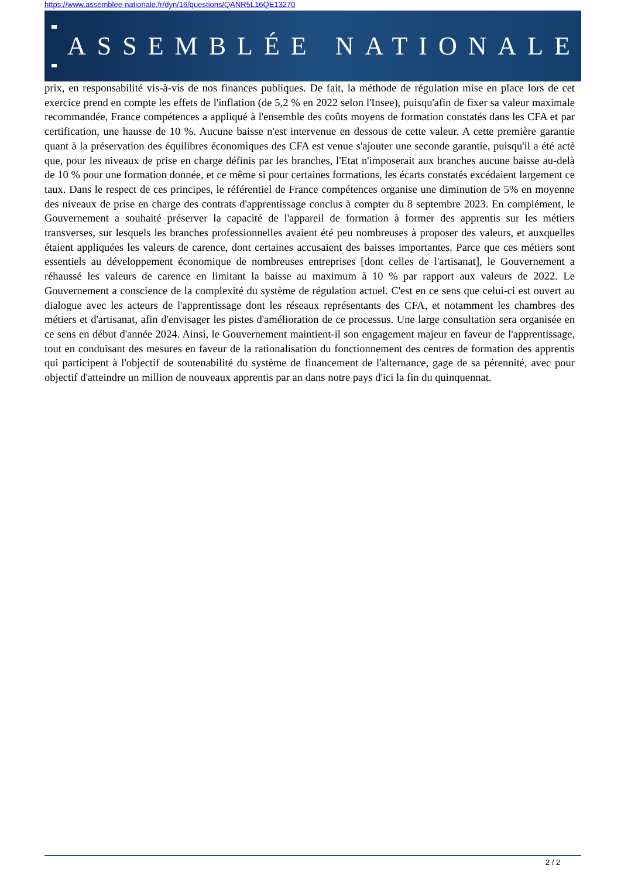https://www.assemblee-nationale.fr/dyn/16/questions/QANR5L16QE13270
ASSEMBLÉE NATIONALE
prix, en responsabilité vis-à-vis de nos finances publiques. De fait, la méthode de régulation mise en place lors de cet exercice prend en compte les effets de l'inflation (de 5,2 % en 2022 selon l'Insee), puisqu'afin de fixer sa valeur maximale recommandée, France compétences a appliqué à l'ensemble des coûts moyens de formation constatés dans les CFA et par certification, une hausse de 10 %. Aucune baisse n'est intervenue en dessous de cette valeur. A cette première garantie quant à la préservation des équilibres économiques des CFA est venue s'ajouter une seconde garantie, puisqu'il a été acté que, pour les niveaux de prise en charge définis par les branches, l'Etat n'imposerait aux branches aucune baisse au-delà de 10 % pour une formation donnée, et ce même si pour certaines formations, les écarts constatés excédaient largement ce taux. Dans le respect de ces principes, le référentiel de France compétences organise une diminution de 5% en moyenne des niveaux de prise en charge des contrats d'apprentissage conclus à compter du 8 septembre 2023. En complément, le Gouvernement a souhaité préserver la capacité de l'appareil de formation à former des apprentis sur les métiers transverses, sur lesquels les branches professionnelles avaient été peu nombreuses à proposer des valeurs, et auxquelles étaient appliquées les valeurs de carence, dont certaines accusaient des baisses importantes. Parce que ces métiers sont essentiels au développement économique de nombreuses entreprises [dont celles de l'artisanat], le Gouvernement a réhaussé les valeurs de carence en limitant la baisse au maximum à 10 % par rapport aux valeurs de 2022. Le Gouvernement a conscience de la complexité du système de régulation actuel. C'est en ce sens que celui-ci est ouvert au dialogue avec les acteurs de l'apprentissage dont les réseaux représentants des CFA, et notamment les chambres des métiers et d'artisanat, afin d'envisager les pistes d'amélioration de ce processus. Une large consultation sera organisée en ce sens en début d'année 2024. Ainsi, le Gouvernement maintient-il son engagement majeur en faveur de l'apprentissage, tout en conduisant des mesures en faveur de la rationalisation du fonctionnement des centres de formation des apprentis qui participent à l'objectif de soutenabilité du système de financement de l'alternance, gage de sa pérennité, avec pour objectif d'atteindre un million de nouveaux apprentis par an dans notre pays d'ici la fin du quinquennat.
2 / 2